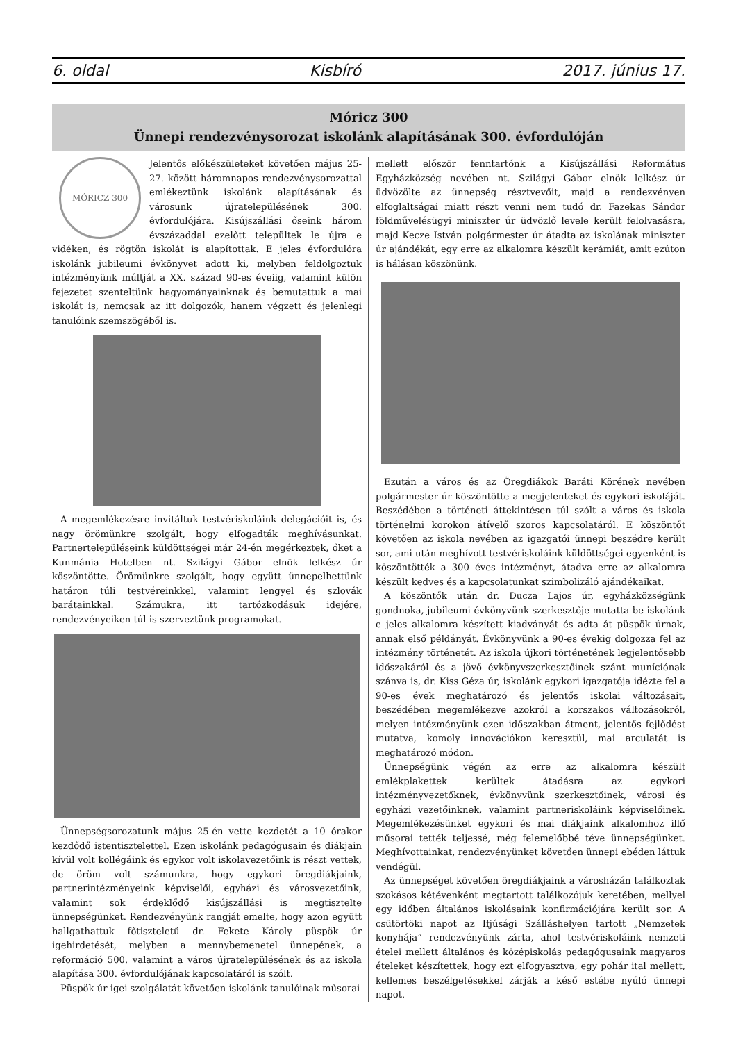6. oldal Kisbíró 2017. június 17.
Móricz 300
Ünnepi rendezvénysorozat iskolánk alapításának 300. évfordulóján
MÓRICZ 300
Jelentős előkészületeket követően május 25-27. között háromnapos rendezvénysorozattal emlékeztünk iskolánk alapításának és városunk újratelepülésének 300. évfordulójára. Kisújszállási őseink három évszázaddal ezelőtt települtek le újra e vidéken, és rögtön iskolát is alapítottak. E jeles évfordulóra iskolánk jubileumi évkönyvet adott ki, melyben feldolgoztuk intézményünk múltját a XX. század 90-es éveiig, valamint külön fejezetet szenteltünk hagyományainknak és bemutattuk a mai iskolát is, nemcsak az itt dolgozók, hanem végzett és jelenlegi tanulóink szemszögéből is.
A megemlékezésre invitáltuk testvériskoláink delegációit is, és nagy örömünkre szolgált, hogy elfogadták meghívásunkat. Partnertelepüléseink küldöttségei már 24-én megérkeztek, őket a Kunmánia Hotelben nt. Szilágyi Gábor elnök lelkész úr köszöntötte. Örömünkre szolgált, hogy együtt ünnepelhettünk határon túli testvéreinkkel, valamint lengyel és szlovák barátainkkal. Számukra, itt tartózkodásuk idejére, rendezvényeiken túl is szerveztünk programokat.
Ünnepségsorozatunk május 25-én vette kezdetét a 10 órakor kezdődő istentisztelettel. Ezen iskolánk pedagógusain és diákjain kívül volt kollégáink és egykor volt iskolavezetőink is részt vettek, de öröm volt számunkra, hogy egykori öregdiákjaink, partnerintézményeink képviselői, egyházi és városvezetőink, valamint sok érdeklődő kisújszállási is megtisztelte ünnepségünket. Rendezvényünk rangját emelte, hogy azon együtt hallgathattuk főtiszteletű dr. Fekete Károly püspök úr igehirdetését, melyben a mennybemenetel ünnepének, a reformáció 500. valamint a város újratelepülésének és az iskola alapítása 300. évfordulójának kapcsolatáról is szólt.
Püspök úr igei szolgálatát követően iskolánk tanulóinak műsorai
mellett először fenntartónk a Kisújszállási Református Egyházközség nevében nt. Szilágyi Gábor elnök lelkész úr üdvözölte az ünnepség résztvevőit, majd a rendezvényen elfoglaltságai miatt részt venni nem tudó dr. Fazekas Sándor földművelésügyi miniszter úr üdvözlő levele került felolvasásra, majd Kecze István polgármester úr átadta az iskolának miniszter úr ajándékát, egy erre az alkalomra készült kerámiát, amit ezúton is hálásan köszönünk.
Ezután a város és az Öregdiákok Baráti Körének nevében polgármester úr köszöntötte a megjelenteket és egykori iskoláját. Beszédében a történeti áttekintésen túl szólt a város és iskola történelmi korokon átívelő szoros kapcsolatáról. E köszöntőt követően az iskola nevében az igazgatói ünnepi beszédre került sor, ami után meghívott testvériskoláink küldöttségei egyenként is köszöntötték a 300 éves intézményt, átadva erre az alkalomra készült kedves és a kapcsolatunkat szimbolizáló ajándékaikat.
A köszöntők után dr. Ducza Lajos úr, egyházközségünk gondnoka, jubileumi évkönyvünk szerkesztője mutatta be iskolánk e jeles alkalomra készített kiadványát és adta át püspök úrnak, annak első példányát. Évkönyvünk a 90-es évekig dolgozza fel az intézmény történetét. Az iskola újkori történetének legjelentősebb időszakáról és a jövő évkönyvszerkesztőinek szánt muníciónak szánva is, dr. Kiss Géza úr, iskolánk egykori igazgatója idézte fel a 90-es évek meghatározó és jelentős iskolai változásait, beszédében megemlékezve azokról a korszakos változásokról, melyen intézményünk ezen időszakban átment, jelentős fejlődést mutatva, komoly innovációkon keresztül, mai arculatát is meghatározó módon.
Ünnepségünk végén az erre az alkalomra készült emlékplakettek kerültek átadásra az egykori intézményvezetőknek, évkönyvünk szerkesztőinek, városi és egyházi vezetőinknek, valamint partneriskoláink képviselőinek. Megemlékezésünket egykori és mai diákjaink alkalomhoz illő műsorai tették teljessé, még felemelőbbé téve ünnepségünket. Meghívottainkat, rendezvényünket követően ünnepi ebéden láttuk vendégül.
Az ünnepséget követően öregdiákjaink a városházán találkoztak szokásos kétévenként megtartott találkozójuk keretében, mellyel egy időben általános iskolásaink konfirmációjára került sor. A csütörtöki napot az Ifjúsági Szálláshelyen tartott „Nemzetek konyhája” rendezvényünk zárta, ahol testvériskoláink nemzeti ételei mellett általános és középiskolás pedagógusaink magyaros ételeket készítettek, hogy ezt elfogyasztva, egy pohár ital mellett, kellemes beszélgetésekkel zárják a késő estébe nyúló ünnepi napot.